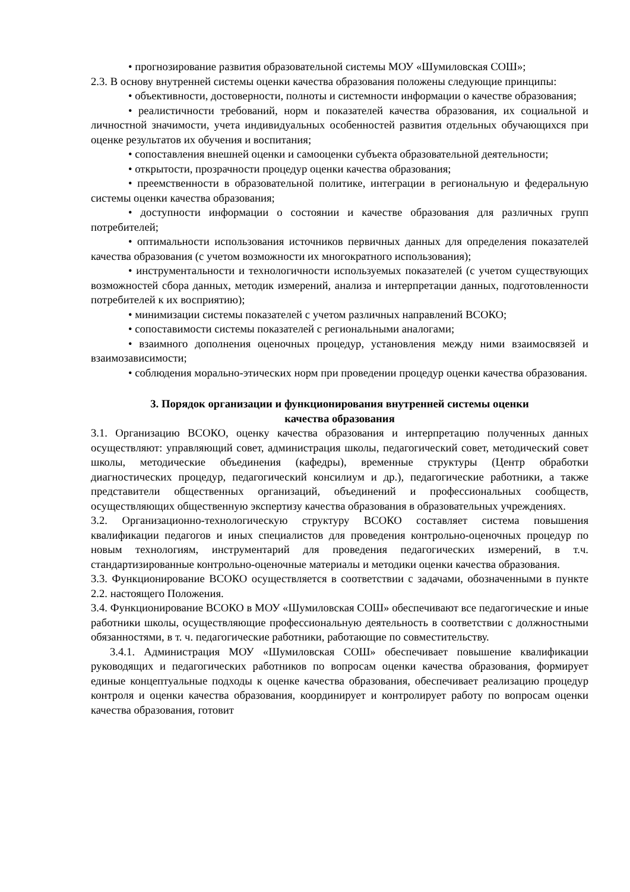• прогнозирование развития образовательной системы МОУ «Шумиловская СОШ»;
2.3. В основу внутренней системы оценки качества образования положены следующие принципы:
• объективности, достоверности, полноты и системности информации о качестве образования;
• реалистичности требований, норм и показателей качества образования, их социальной и личностной значимости, учета индивидуальных особенностей развития отдельных обучающихся при оценке результатов их обучения и воспитания;
• сопоставления внешней оценки и самооценки субъекта образовательной деятельности;
• открытости, прозрачности процедур оценки качества образования;
• преемственности в образовательной политике, интеграции в региональную и федеральную системы оценки качества образования;
• доступности информации о состоянии и качестве образования для различных групп потребителей;
• оптимальности использования источников первичных данных для определения показателей качества образования (с учетом возможности их многократного использования);
• инструментальности и технологичности используемых показателей (с учетом существующих возможностей сбора данных, методик измерений, анализа и интерпретации данных, подготовленности потребителей к их восприятию);
• минимизации системы показателей с учетом различных направлений ВСОКО;
• сопоставимости системы показателей с региональными аналогами;
• взаимного дополнения оценочных процедур, установления между ними взаимосвязей и взаимозависимости;
• соблюдения морально-этических норм при проведении процедур оценки качества образования.
3. Порядок организации и функционирования внутренней системы оценки
качества образования
3.1. Организацию ВСОКО, оценку качества образования и интерпретацию полученных данных осуществляют: управляющий совет, администрация школы, педагогический совет, методический совет школы, методические объединения (кафедры), временные структуры (Центр обработки диагностических процедур, педагогический консилиум и др.), педагогические работники, а также представители общественных организаций, объединений и профессиональных сообществ, осуществляющих общественную экспертизу качества образования в образовательных учреждениях.
3.2. Организационно-технологическую структуру ВСОКО составляет система повышения квалификации педагогов и иных специалистов для проведения контрольно-оценочных процедур по новым технологиям, инструментарий для проведения педагогических измерений, в т.ч. стандартизированные контрольно-оценочные материалы и методики оценки качества образования.
3.3. Функционирование ВСОКО осуществляется в соответствии с задачами, обозначенными в пункте 2.2. настоящего Положения.
3.4. Функционирование ВСОКО в МОУ «Шумиловская СОШ» обеспечивают все педагогические и иные работники школы, осуществляющие профессиональную деятельность в соответствии с должностными обязанностями, в т. ч. педагогические работники, работающие по совместительству.
3.4.1. Администрация МОУ «Шумиловская СОШ» обеспечивает повышение квалификации руководящих и педагогических работников по вопросам оценки качества образования, формирует единые концептуальные подходы к оценке качества образования, обеспечивает реализацию процедур контроля и оценки качества образования, координирует и контролирует работу по вопросам оценки качества образования, готовит